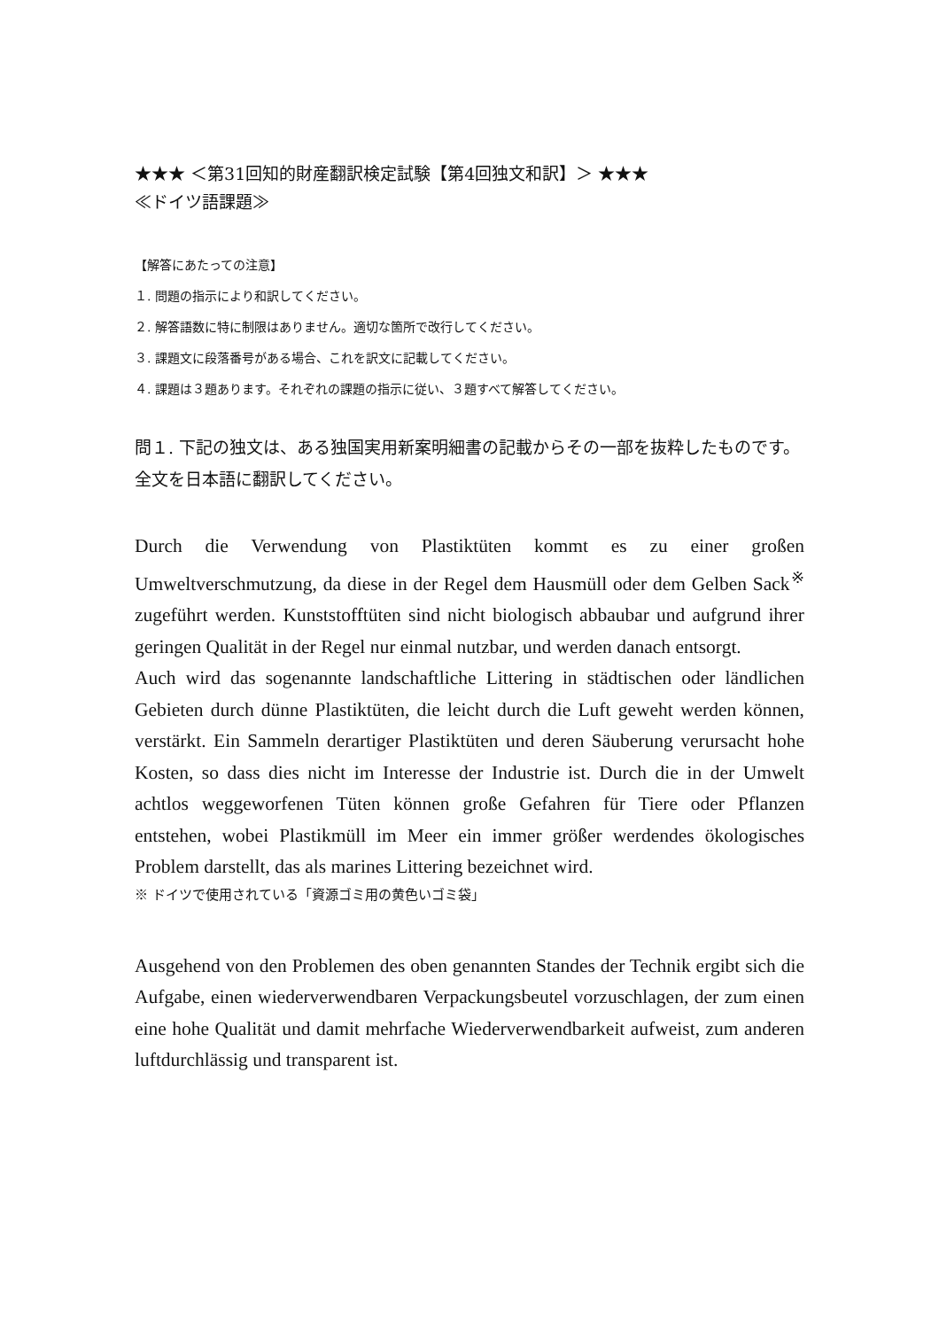★★★ ＜第31回知的財産翻訳検定試験【第4回独文和訳】＞ ★★★
≪ドイツ語課題≫
【解答にあたっての注意】
１. 問題の指示により和訳してください。
２. 解答語数に特に制限はありません。適切な箇所で改行してください。
３. 課題文に段落番号がある場合、これを訳文に記載してください。
４. 課題は３題あります。それぞれの課題の指示に従い、３題すべて解答してください。
問１. 下記の独文は、ある独国実用新案明細書の記載からその一部を抜粋したものです。全文を日本語に翻訳してください。
Durch die Verwendung von Plastiktüten kommt es zu einer großen Umweltverschmutzung, da diese in der Regel dem Hausmüll oder dem Gelben Sack<sup>※</sup> zugeführt werden. Kunststofftüten sind nicht biologisch abbaubar und aufgrund ihrer geringen Qualität in der Regel nur einmal nutzbar, und werden danach entsorgt.
Auch wird das sogenannte landschaftliche Littering in städtischen oder ländlichen Gebieten durch dünne Plastiktüten, die leicht durch die Luft geweht werden können, verstärkt. Ein Sammeln derartiger Plastiktüten und deren Säuberung verursacht hohe Kosten, so dass dies nicht im Interesse der Industrie ist. Durch die in der Umwelt achtlos weggeworfenen Tüten können große Gefahren für Tiere oder Pflanzen entstehen, wobei Plastikmüll im Meer ein immer größer werdendes ökologisches Problem darstellt, das als marines Littering bezeichnet wird.
※ ドイツで使用されている「資源ゴミ用の黄色いゴミ袋」
Ausgehend von den Problemen des oben genannten Standes der Technik ergibt sich die Aufgabe, einen wiederverwendbaren Verpackungsbeutel vorzuschlagen, der zum einen eine hohe Qualität und damit mehrfache Wiederverwendbarkeit aufweist, zum anderen luftdurchlässig und transparent ist.